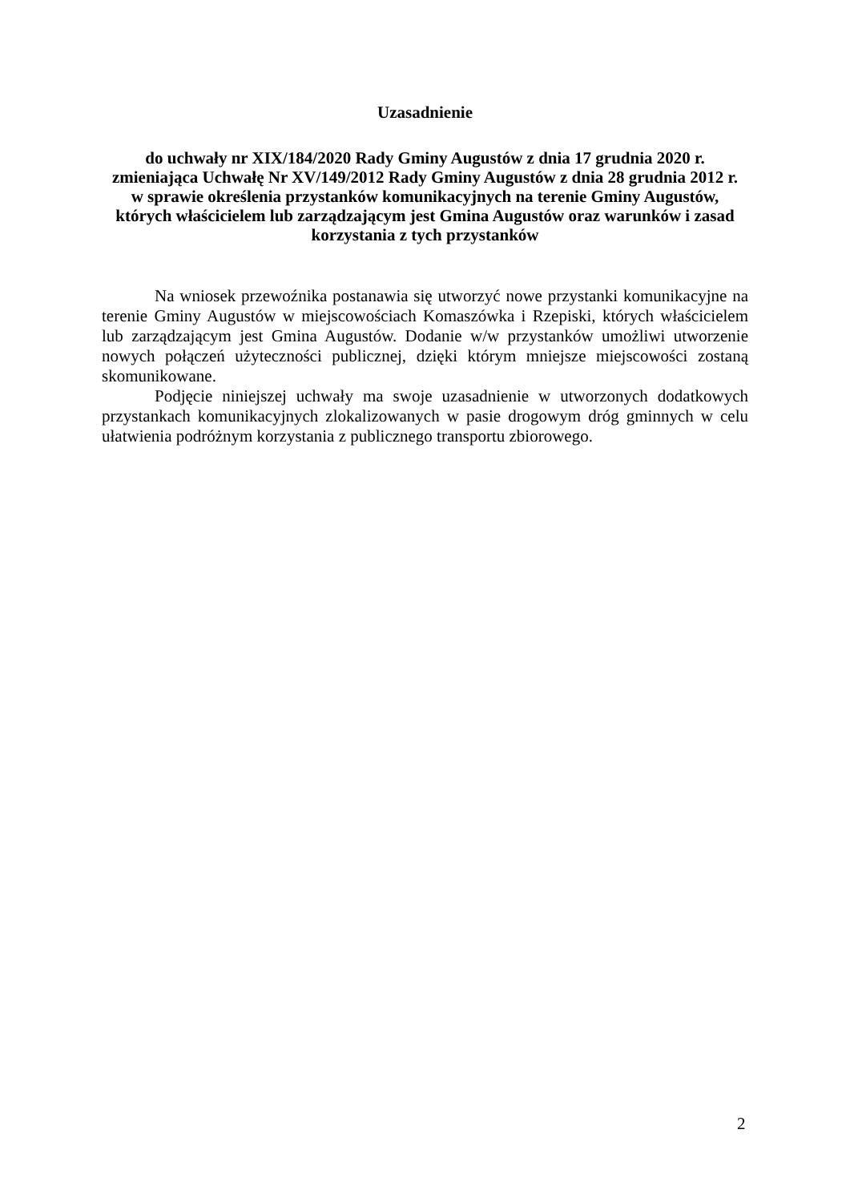Uzasadnienie
do uchwały nr XIX/184/2020 Rady Gminy Augustów z dnia 17 grudnia 2020 r.
zmieniająca Uchwałę Nr XV/149/2012 Rady Gminy Augustów z dnia 28 grudnia 2012 r.
w sprawie określenia przystanków komunikacyjnych na terenie Gminy Augustów,
których właścicielem lub zarządzającym jest Gmina Augustów oraz warunków i zasad
korzystania z tych przystanków
Na wniosek przewoźnika postanawia się utworzyć nowe przystanki komunikacyjne na terenie Gminy Augustów w miejscowościach Komaszówka i Rzepiski, których właścicielem lub zarządzającym jest Gmina Augustów. Dodanie w/w przystanków umożliwi utworzenie nowych połączeń użyteczności publicznej, dzięki którym mniejsze miejscowości zostaną skomunikowane.
Podjęcie niniejszej uchwały ma swoje uzasadnienie w utworzonych dodatkowych przystankach komunikacyjnych zlokalizowanych w pasie drogowym dróg gminnych w celu ułatwienia podróżnym korzystania z publicznego transportu zbiorowego.
2